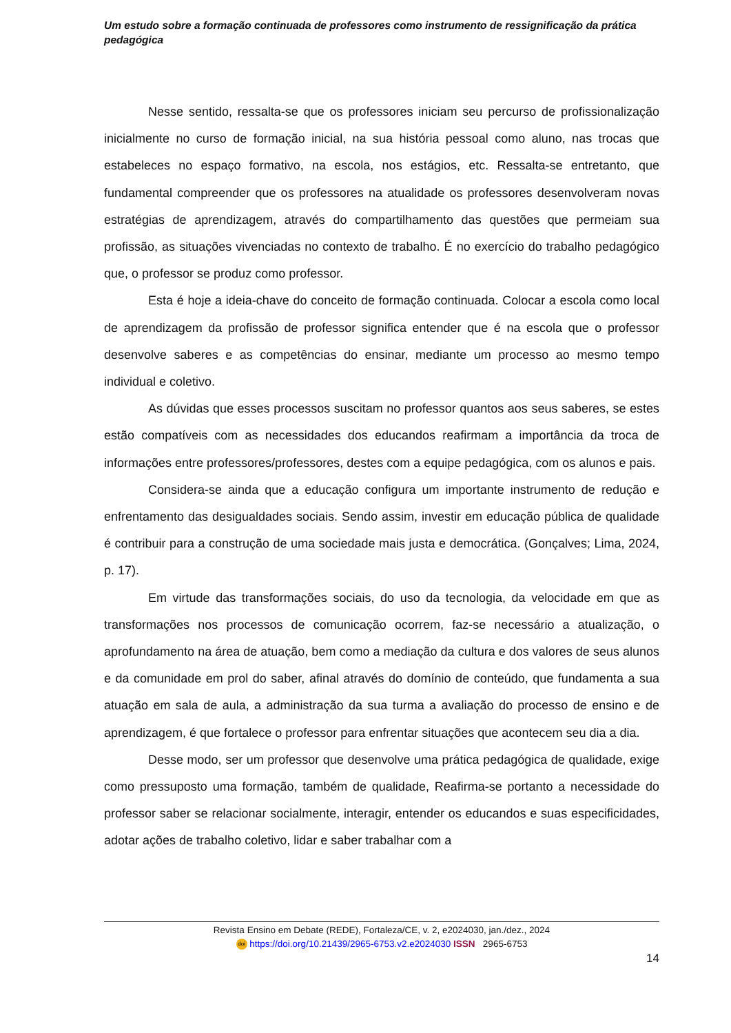Um estudo sobre a formação continuada de professores como instrumento de ressignificação da prática pedagógica
Nesse sentido, ressalta-se que os professores iniciam seu percurso de profissionalização inicialmente no curso de formação inicial, na sua história pessoal como aluno, nas trocas que estabeleces no espaço formativo, na escola, nos estágios, etc. Ressalta-se entretanto, que fundamental compreender que os professores na atualidade os professores desenvolveram novas estratégias de aprendizagem, através do compartilhamento das questões que permeiam sua profissão, as situações vivenciadas no contexto de trabalho. É no exercício do trabalho pedagógico que, o professor se produz como professor.
Esta é hoje a ideia-chave do conceito de formação continuada. Colocar a escola como local de aprendizagem da profissão de professor significa entender que é na escola que o professor desenvolve saberes e as competências do ensinar, mediante um processo ao mesmo tempo individual e coletivo.
As dúvidas que esses processos suscitam no professor quantos aos seus saberes, se estes estão compatíveis com as necessidades dos educandos reafirmam a importância da troca de informações entre professores/professores, destes com a equipe pedagógica, com os alunos e pais.
Considera-se ainda que a educação configura um importante instrumento de redução e enfrentamento das desigualdades sociais. Sendo assim, investir em educação pública de qualidade é contribuir para a construção de uma sociedade mais justa e democrática. (Gonçalves; Lima, 2024, p. 17).
Em virtude das transformações sociais, do uso da tecnologia, da velocidade em que as transformações nos processos de comunicação ocorrem, faz-se necessário a atualização, o aprofundamento na área de atuação, bem como a mediação da cultura e dos valores de seus alunos e da comunidade em prol do saber, afinal através do domínio de conteúdo, que fundamenta a sua atuação em sala de aula, a administração da sua turma a avaliação do processo de ensino e de aprendizagem, é que fortalece o professor para enfrentar situações que acontecem seu dia a dia.
Desse modo, ser um professor que desenvolve uma prática pedagógica de qualidade, exige como pressuposto uma formação, também de qualidade, Reafirma-se portanto a necessidade do professor saber se relacionar socialmente, interagir, entender os educandos e suas especificidades, adotar ações de trabalho coletivo, lidar e saber trabalhar com a
Revista Ensino em Debate (REDE), Fortaleza/CE, v. 2, e2024030, jan./dez., 2024
doi https://doi.org/10.21439/2965-6753.v2.e2024030 ISSN 2965-6753
14